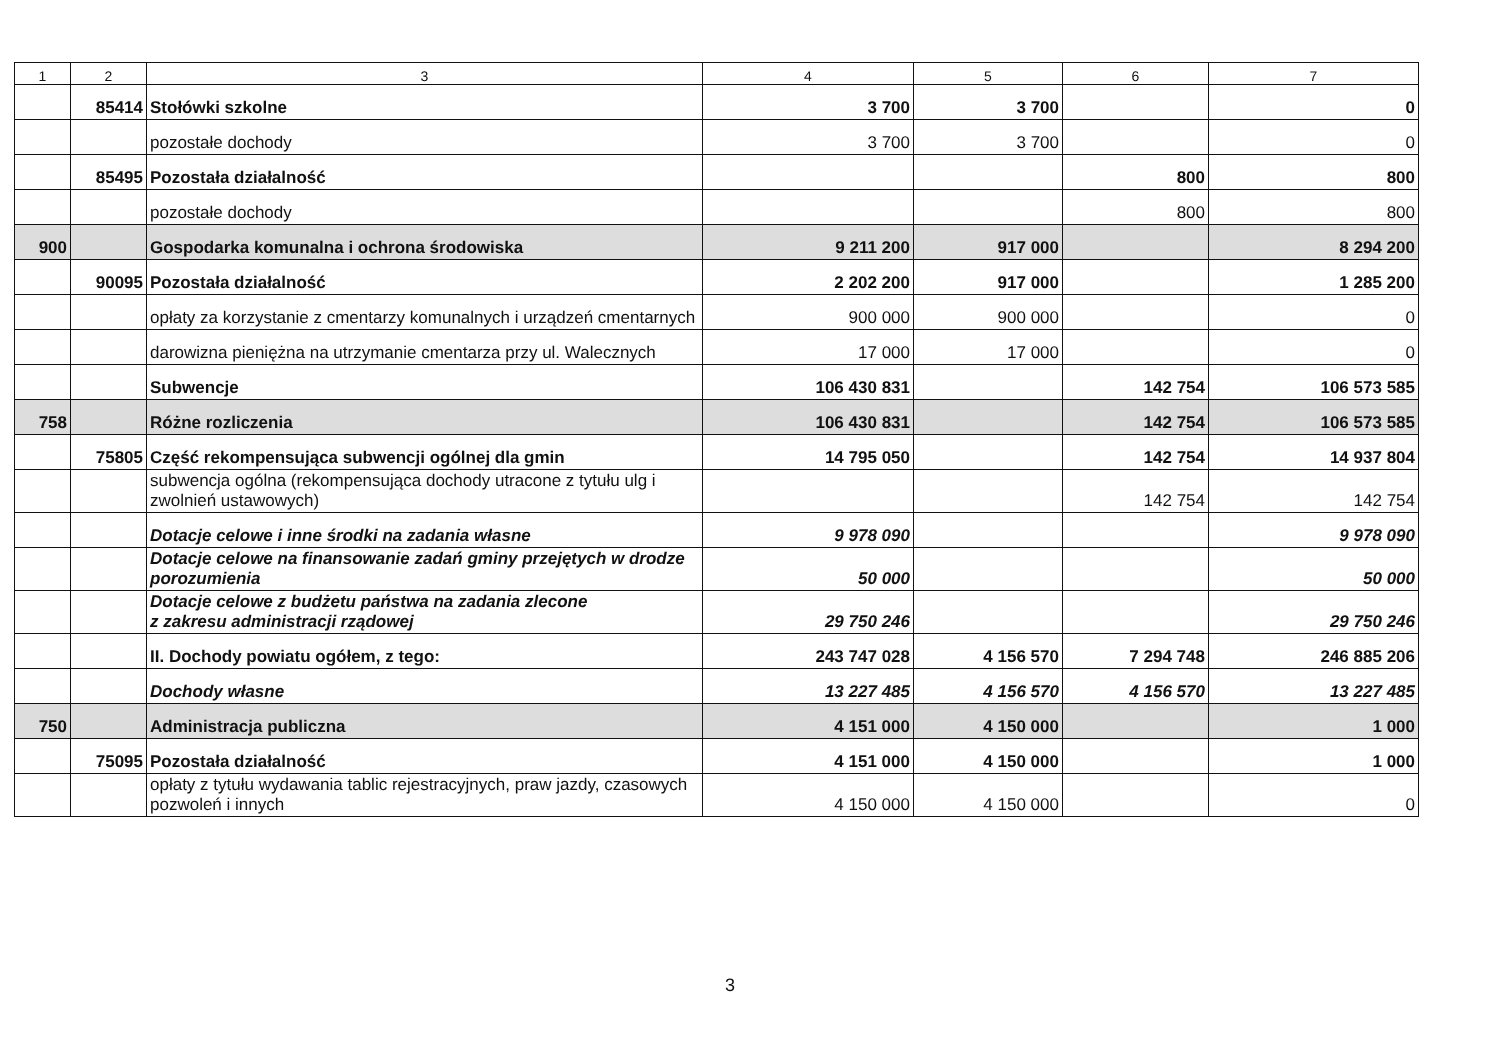| 1 | 2 | 3 | 4 | 5 | 6 | 7 |
| --- | --- | --- | --- | --- | --- | --- |
| | 85414 | Stołówki szkolne | 3 700 | 3 700 | | 0 |
| | | pozostałe dochody | 3 700 | 3 700 | | 0 |
| | 85495 | Pozostała działalność | | | 800 | 800 |
| | | pozostałe dochody | | | 800 | 800 |
| 900 | | Gospodarka komunalna i ochrona środowiska | 9 211 200 | 917 000 | | 8 294 200 |
| | 90095 | Pozostała działalność | 2 202 200 | 917 000 | | 1 285 200 |
| | | opłaty za korzystanie z cmentarzy komunalnych i urządzeń cmentarnych | 900 000 | 900 000 | | 0 |
| | | darowizna pieniężna na utrzymanie cmentarza przy ul. Walecznych | 17 000 | 17 000 | | 0 |
| | | Subwencje | 106 430 831 | | 142 754 | 106 573 585 |
| 758 | | Różne rozliczenia | 106 430 831 | | 142 754 | 106 573 585 |
| | 75805 | Część rekompensująca subwencji ogólnej dla gmin | 14 795 050 | | 142 754 | 14 937 804 |
| | | subwencja ogólna (rekompensująca dochody utracone z tytułu ulg i zwolnień ustawowych) | | | 142 754 | 142 754 |
| | | Dotacje celowe i inne środki na zadania własne | 9 978 090 | | | 9 978 090 |
| | | Dotacje celowe na finansowanie zadań gminy przejętych w drodze porozumienia | 50 000 | | | 50 000 |
| | | Dotacje celowe z budżetu państwa na zadania zlecone z zakresu administracji rządowej | 29 750 246 | | | 29 750 246 |
| | | II. Dochody powiatu ogółem, z tego: | 243 747 028 | 4 156 570 | 7 294 748 | 246 885 206 |
| | | Dochody własne | 13 227 485 | 4 156 570 | 4 156 570 | 13 227 485 |
| 750 | | Administracja publiczna | 4 151 000 | 4 150 000 | | 1 000 |
| | 75095 | Pozostała działalność | 4 151 000 | 4 150 000 | | 1 000 |
| | | opłaty z tytułu wydawania tablic rejestracyjnych, praw jazdy, czasowych pozwoleń i innych | 4 150 000 | 4 150 000 | | 0 |
3